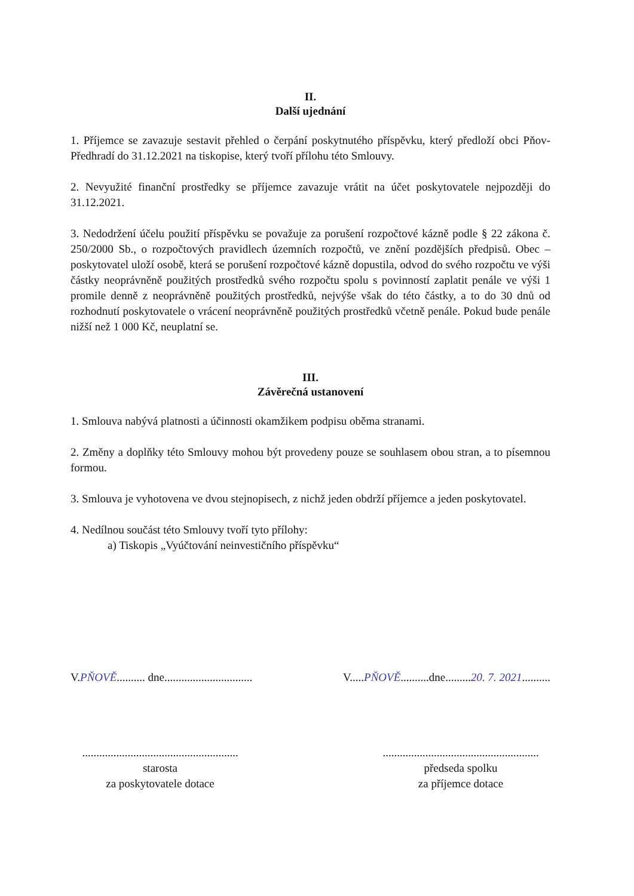II.
Další ujednání
1. Příjemce se zavazuje sestavit přehled o čerpání poskytnutého příspěvku, který předloží obci Pňov-Předhradí do 31.12.2021 na tiskopise, který tvoří přílohu této Smlouvy.
2. Nevyužité finanční prostředky se příjemce zavazuje vrátit na účet poskytovatele nejpozději do 31.12.2021.
3. Nedodržení účelu použití příspěvku se považuje za porušení rozpočtové kázně podle § 22 zákona č. 250/2000 Sb., o rozpočtových pravidlech územních rozpočtů, ve znění pozdějších předpisů. Obec – poskytovatel uloží osobě, která se porušení rozpočtové kázně dopustila, odvod do svého rozpočtu ve výši částky neoprávněně použitých prostředků svého rozpočtu spolu s povinností zaplatit penále ve výši 1 promile denně z neoprávněně použitých prostředků, nejvýše však do této částky, a to do 30 dnů od rozhodnutí poskytovatele o vrácení neoprávněně použitých prostředků včetně penále. Pokud bude penále nižší než 1 000 Kč, neuplatní se.
III.
Závěrečná ustanovení
1. Smlouva nabývá platnosti a účinnosti okamžikem podpisu oběma stranami.
2. Změny a doplňky této Smlouvy mohou být provedeny pouze se souhlasem obou stran, a to písemnou formou.
3. Smlouva je vyhotovena ve dvou stejnopisech, z nichž jeden obdrží příjemce a jeden poskytovatel.
4. Nedílnou součást této Smlouvy tvoří tyto přílohy:
a) Tiskopis „Vyúčtování neinvestičního příspěvku“
V.PŇOVĚ.......... dne...............................
V.....PŇOVĚ..........dne.........20. 7. 2021..........
.......................................................
starosta
za poskytovatele dotace
.......................................................
předseda spolku
za příjemce dotace